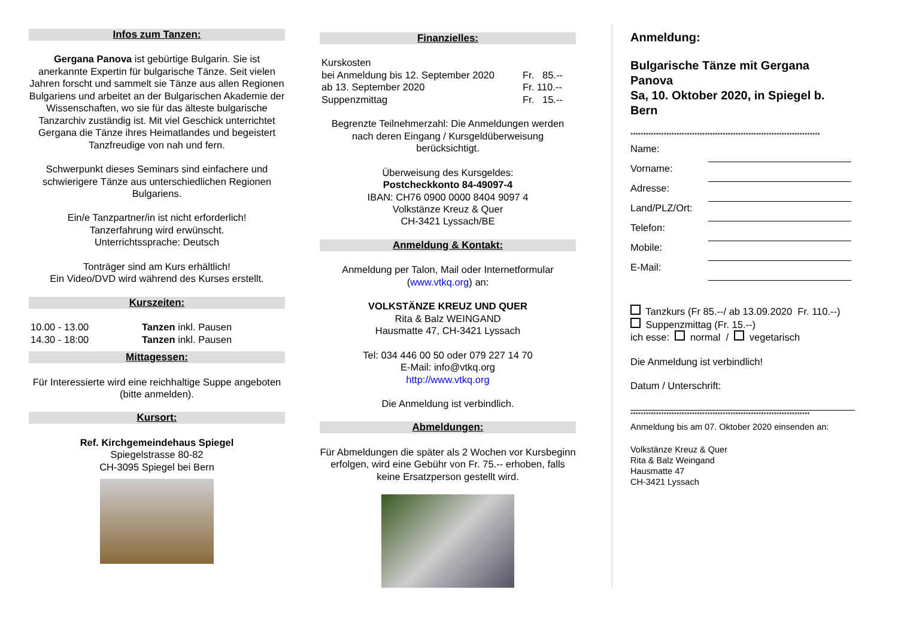Infos zum Tanzen:
Gergana Panova ist gebürtige Bulgarin. Sie ist anerkannte Expertin für bulgarische Tänze. Seit vielen Jahren forscht und sammelt sie Tänze aus allen Regionen Bulgariens und arbeitet an der Bulgarischen Akademie der Wissenschaften, wo sie für das älteste bulgarische Tanzarchiv zuständig ist. Mit viel Geschick unterrichtet Gergana die Tänze ihres Heimatlandes und begeistert Tanzfreudige von nah und fern.
Schwerpunkt dieses Seminars sind einfachere und schwierigere Tänze aus unterschiedlichen Regionen Bulgariens.
Ein/e Tanzpartner/in ist nicht erforderlich!
Tanzerfahrung wird erwünscht.
Unterrichtssprache: Deutsch
Tonträger sind am Kurs erhältlich!
Ein Video/DVD wird während des Kurses erstellt.
Kurszeiten:
| 10.00 - 13.00 | Tanzen inkl. Pausen |
| 14.30 - 18:00 | Tanzen inkl. Pausen |
Mittagessen:
Für Interessierte wird eine reichhaltige Suppe angeboten (bitte anmelden).
Kursort:
Ref. Kirchgemeindehaus Spiegel
Spiegelstrasse 80-82
CH-3095 Spiegel bei Bern
Finanzielles:
| Kurskosten | |
| bei Anmeldung bis 12. September 2020 | Fr. 85.-- |
| ab 13. September 2020 | Fr. 110.-- |
| Suppenzmittag | Fr. 15.-- |
Begrenzte Teilnehmerzahl: Die Anmeldungen werden nach deren Eingang / Kursgeldüberweisung berücksichtigt.
Überweisung des Kursgeldes:
Postcheckkonto 84-49097-4
IBAN: CH76 0900 0000 8404 9097 4
Volkstänze Kreuz & Quer
CH-3421 Lyssach/BE
Anmeldung & Kontakt:
Anmeldung per Talon, Mail oder Internetformular (www.vtkq.org) an:
VOLKSTÄNZE KREUZ UND QUER
Rita & Balz WEINGAND
Hausmatte 47, CH-3421 Lyssach
Tel: 034 446 00 50 oder 079 227 14 70
E-Mail: info@vtkq.org
http://www.vtkq.org
Die Anmeldung ist verbindlich.
Abmeldungen:
Für Abmeldungen die später als 2 Wochen vor Kursbeginn erfolgen, wird eine Gebühr von Fr. 75.-- erhoben, falls keine Ersatzperson gestellt wird.
Anmeldung:
Bulgarische Tänze mit Gergana Panova
Sa, 10. Oktober 2020, in Spiegel b. Bern
**************************************************************************
| Name: | |
| Vorname: | |
| Adresse: | |
| Land/PLZ/Ort: | |
| Telefon: | |
| Mobile: | |
| E-Mail: | |
Tanzkurs (Fr 85.--/ ab 13.09.2020 Fr. 110.--)
Suppenzmittag (Fr. 15.--)
ich esse: normal / vegetarisch
Die Anmeldung ist verbindlich!
Datum / Unterschrift:
**********************************************************************
Anmeldung bis am 07. Oktober 2020 einsenden an:
Volkstänze Kreuz & Quer
Rita & Balz Weingand
Hausmatte 47
CH-3421 Lyssach